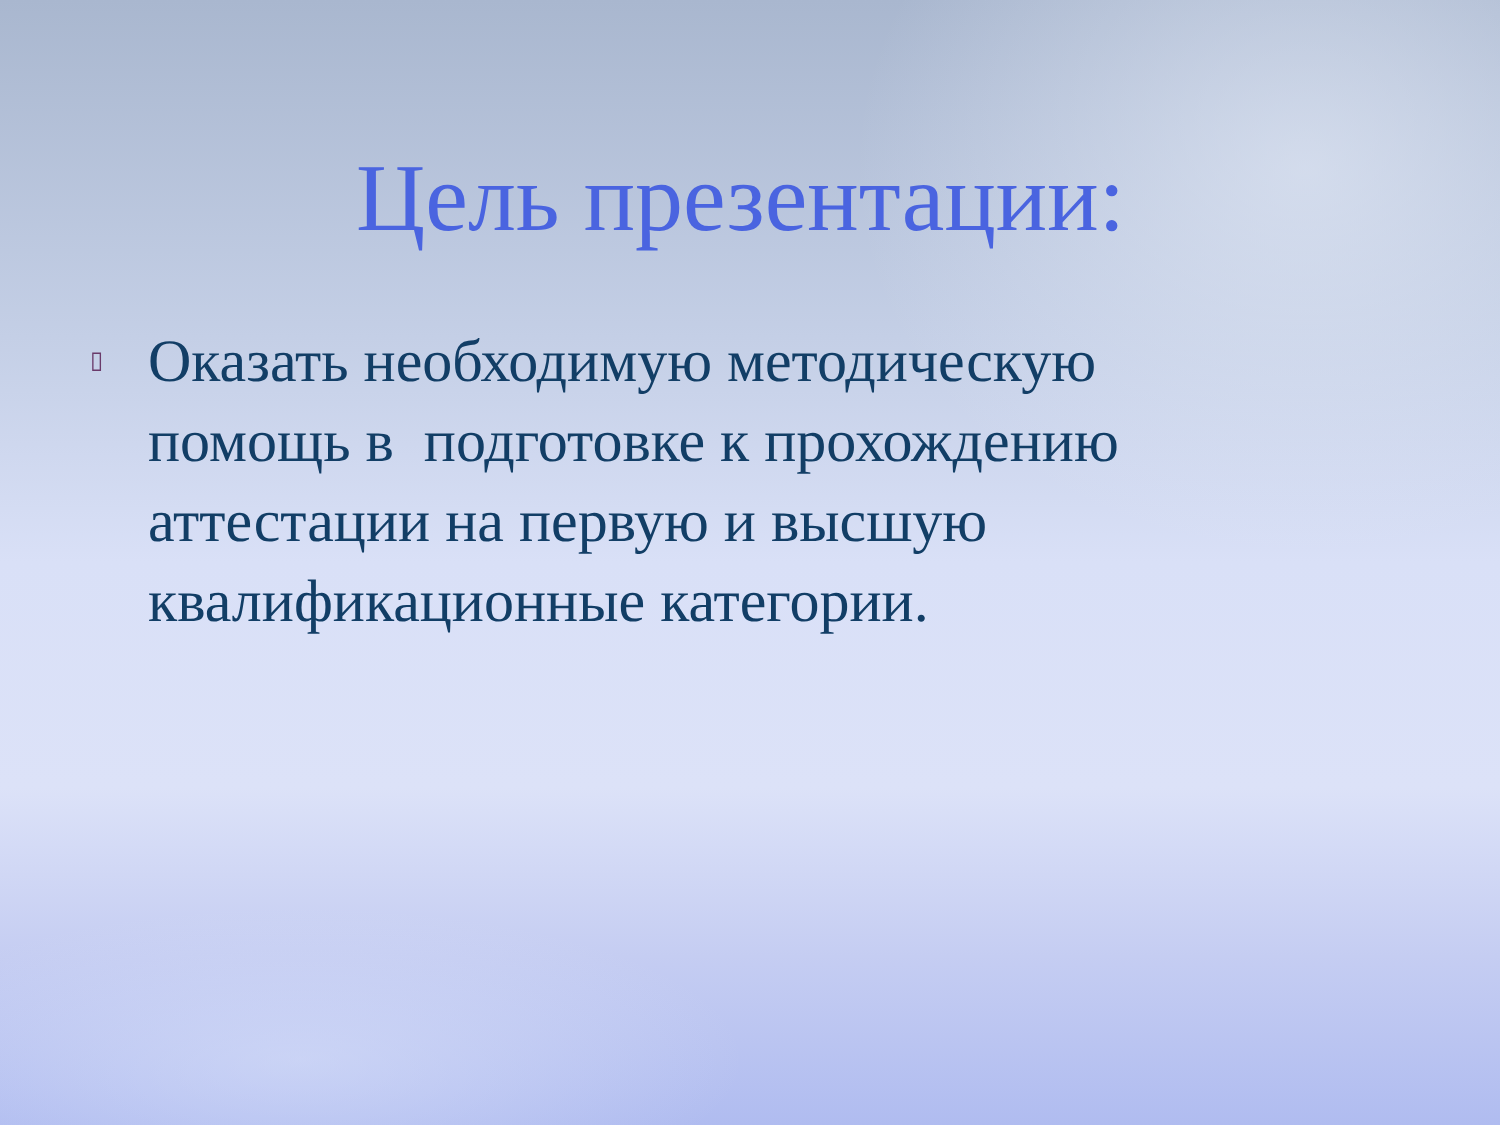Цель презентации:
▯
Оказать необходимую методическую помощь в подготовке к прохождению аттестации на первую и высшую квалификационные категории.